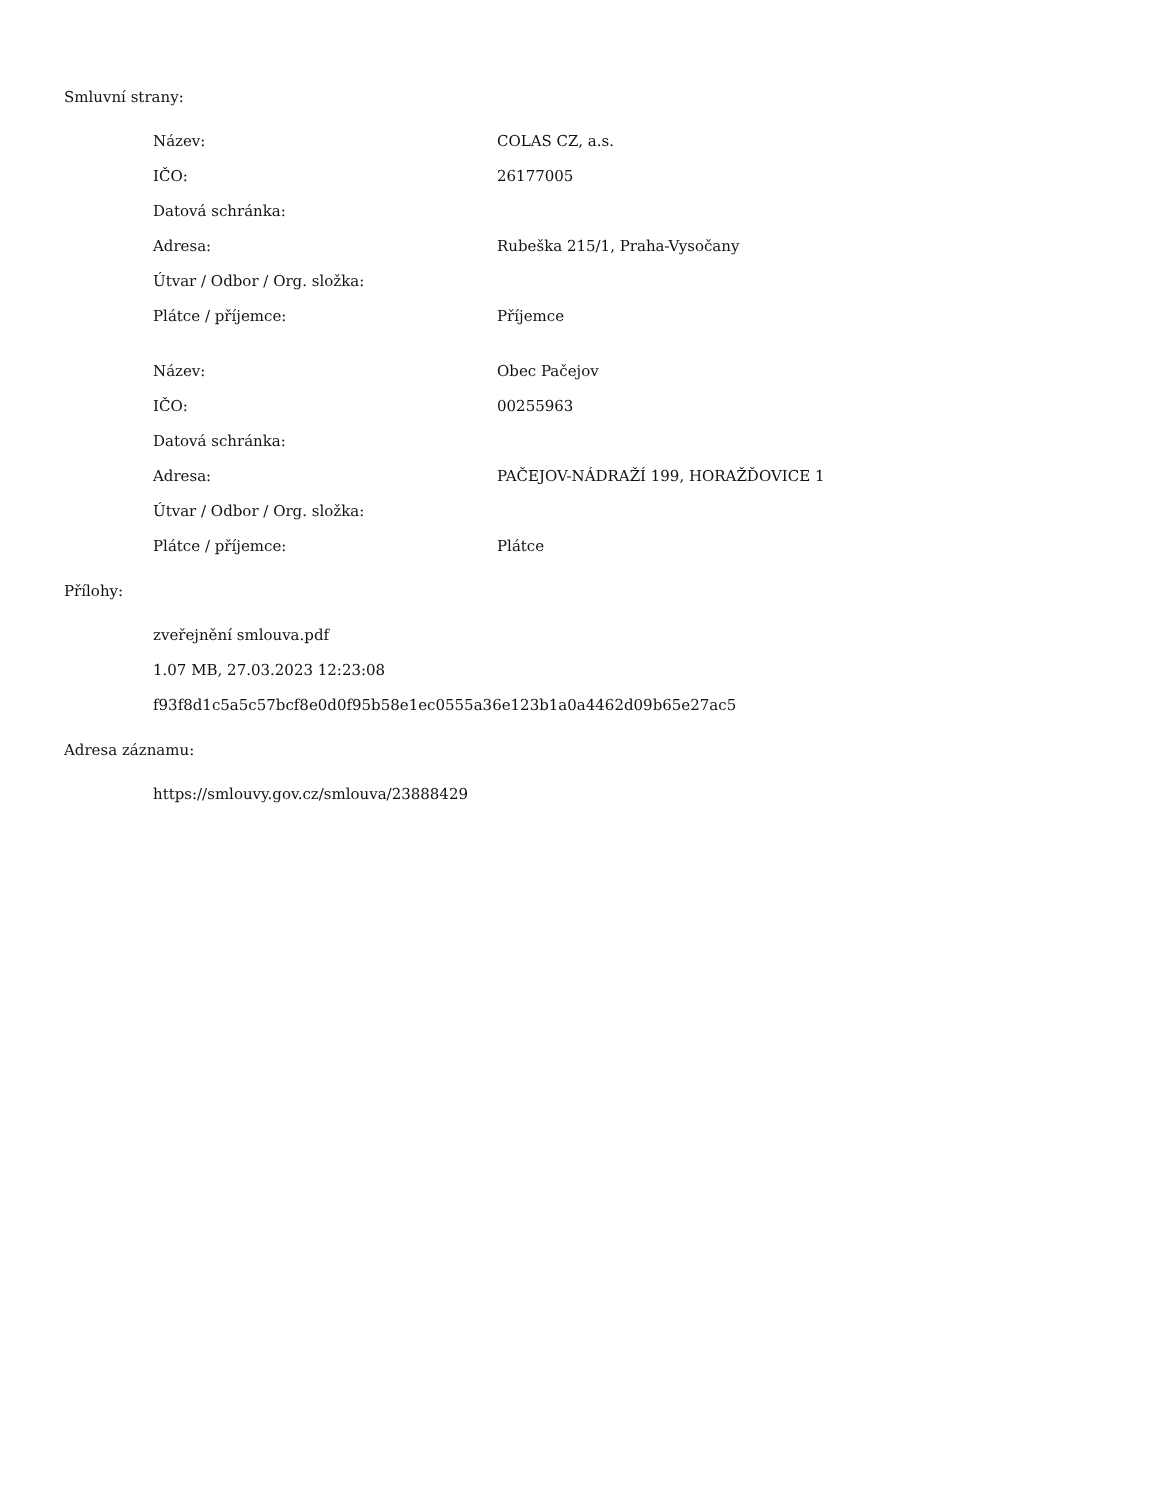Smluvní strany:
| Název: | COLAS CZ, a.s. |
| IČO: | 26177005 |
| Datová schránka: | |
| Adresa: | Rubeška 215/1, Praha-Vysočany |
| Útvar / Odbor / Org. složka: | |
| Plátce / příjemce: | Příjemce |
| Název: | Obec Pačejov |
| IČO: | 00255963 |
| Datová schránka: | |
| Adresa: | PAČEJOV-NÁDRAŽÍ 199, HORAŽĎOVICE 1 |
| Útvar / Odbor / Org. složka: | |
| Plátce / příjemce: | Plátce |
Přílohy:
zveřejnění smlouva.pdf
1.07 MB, 27.03.2023 12:23:08
f93f8d1c5a5c57bcf8e0d0f95b58e1ec0555a36e123b1a0a4462d09b65e27ac5
Adresa záznamu:
https://smlouvy.gov.cz/smlouva/23888429